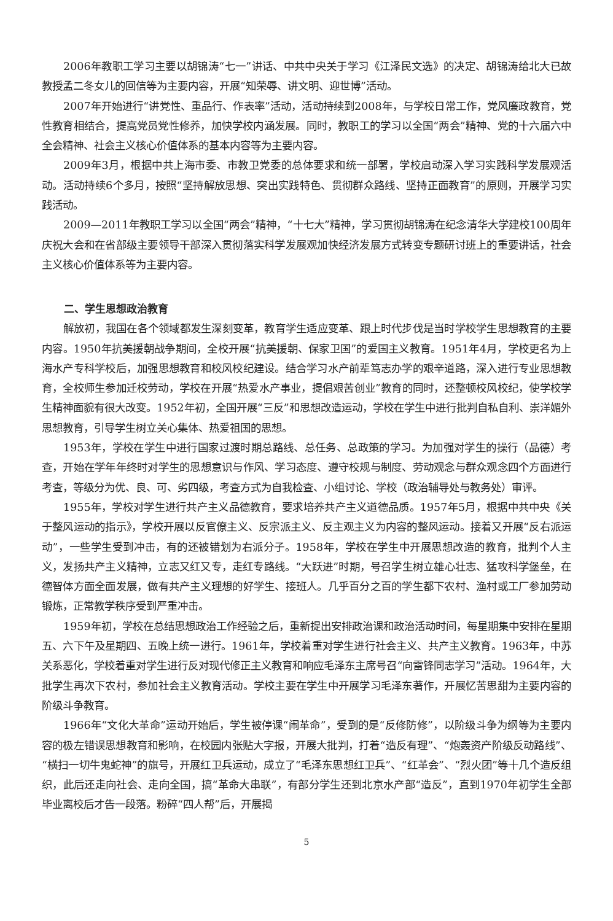2006年教职工学习主要以胡锦涛“七一”讲话、中共中央关于学习《江泽民文选》的决定、胡锦涛给北大已故教授孟二冬女儿的回信等为主要内容，开展“知荣辱、讲文明、迎世博”活动。
2007年开始进行“讲党性、重品行、作表率”活动，活动持续到2008年，与学校日常工作，党风廉政教育，党性教育相结合，提高党员党性修养，加快学校内涵发展。同时，教职工的学习以全国“两会”精神、党的十六届六中全会精神、社会主义核心价值体系的基本内容等为主要内容。
2009年3月，根据中共上海市委、市教卫党委的总体要求和统一部署，学校启动深入学习实践科学发展观活动。活动持续6个多月，按照“坚持解放思想、突出实践特色、贯彻群众路线、坚持正面教育”的原则，开展学习实践活动。
2009—2011年教职工学习以全国“两会”精神，“十七大”精神，学习贯彻胡锦涛在纪念清华大学建校100周年庆祝大会和在省部级主要领导干部深入贯彻落实科学发展观加快经济发展方式转变专题研讨班上的重要讲话，社会主义核心价值体系等为主要内容。
二、学生思想政治教育
解放初，我国在各个领域都发生深刻变革，教育学生适应变革、跟上时代步伐是当时学校学生思想教育的主要内容。1950年抗美援朝战争期间，全校开展“抗美援朝、保家卫国”的爱国主义教育。1951年4月，学校更名为上海水产专科学校后，加强思想教育和校风校纪建设。结合学习水产前辈笃志办学的艰辛道路，深入进行专业思想教育，全校师生参加迁校劳动，学校在开展“热爱水产事业，提倡艰苦创业”教育的同时，还整顿校风校纪，使学校学生精神面貌有很大改变。1952年初，全国开展“三反”和思想改造运动，学校在学生中进行批判自私自利、崇洋媚外思想教育，引导学生树立关心集体、热爱祖国的思想。
1953年，学校在学生中进行国家过渡时期总路线、总任务、总政策的学习。为加强对学生的操行（品德）考查，开始在学年年终时对学生的思想意识与作风、学习态度、遵守校规与制度、劳动观念与群众观念四个方面进行考查，等级分为优、良、可、劣四级，考查方式为自我检查、小组讨论、学校（政治辅导处与教务处）审评。
1955年，学校对学生进行共产主义品德教育，要求培养共产主义道德品质。1957年5月，根据中共中央《关于整风运动的指示》，学校开展以反官僚主义、反宗派主义、反主观主义为内容的整风运动。接着又开展“反右派运动”，一些学生受到冲击，有的还被错划为右派分子。1958年，学校在学生中开展思想改造的教育，批判个人主义，发扬共产主义精神，立志又红又专，走红专路线。“大跃进”时期，号召学生树立雄心壮志、猛攻科学堡垒，在德智体方面全面发展，做有共产主义理想的好学生、接班人。几乎百分之百的学生都下农村、渔村或工厂参加劳动锻炼，正常教学秩序受到严重冲击。
1959年初，学校在总结思想政治工作经验之后，重新提出安排政治课和政治活动时间，每星期集中安排在星期五、六下午及星期四、五晚上统一进行。1961年，学校着重对学生进行社会主义、共产主义教育。1963年，中苏关系恶化，学校着重对学生进行反对现代修正主义教育和响应毛泽东主席号召“向雷锋同志学习”活动。1964年，大批学生再次下农村，参加社会主义教育活动。学校主要在学生中开展学习毛泽东著作，开展忆苦思甜为主要内容的阶级斗争教育。
1966年“文化大革命”运动开始后，学生被停课“闹革命”，受到的是“反修防修”，以阶级斗争为纲等为主要内容的极左错误思想教育和影响，在校园内张贴大字报，开展大批判，打着“造反有理”、“炮轰资产阶级反动路线”、“横扫一切牛鬼蛇神”的旗号，开展红卫兵运动，成立了“毛泽东思想红卫兵”、“红革会”、“烈火团”等十几个造反组织，此后还走向社会、走向全国，搞“革命大串联”，有部分学生还到北京水产部“造反”，直到1970年初学生全部毕业离校后才告一段落。粉碎“四人帮”后，开展揭
5